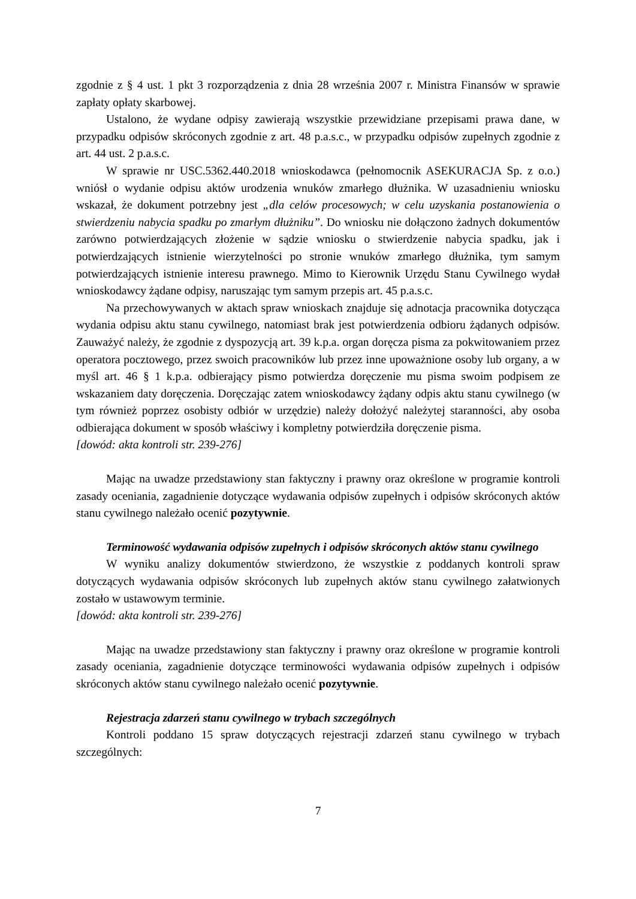zgodnie z § 4 ust. 1 pkt 3 rozporządzenia z dnia 28 września 2007 r. Ministra Finansów w sprawie zapłaty opłaty skarbowej.
Ustalono, że wydane odpisy zawierają wszystkie przewidziane przepisami prawa dane, w przypadku odpisów skróconych zgodnie z art. 48 p.a.s.c., w przypadku odpisów zupełnych zgodnie z art. 44 ust. 2 p.a.s.c.
W sprawie nr USC.5362.440.2018 wnioskodawca (pełnomocnik ASEKURACJA Sp. z o.o.) wniósł o wydanie odpisu aktów urodzenia wnuków zmarłego dłużnika. W uzasadnieniu wniosku wskazał, że dokument potrzebny jest „dla celów procesowych; w celu uzyskania postanowienia o stwierdzeniu nabycia spadku po zmarłym dłużniku”. Do wniosku nie dołączono żadnych dokumentów zarówno potwierdzających złożenie w sądzie wniosku o stwierdzenie nabycia spadku, jak i potwierdzających istnienie wierzytelności po stronie wnuków zmarłego dłużnika, tym samym potwierdzających istnienie interesu prawnego. Mimo to Kierownik Urzędu Stanu Cywilnego wydał wnioskodawcy żądane odpisy, naruszając tym samym przepis art. 45 p.a.s.c.
Na przechowywanych w aktach spraw wnioskach znajduje się adnotacja pracownika dotycząca wydania odpisu aktu stanu cywilnego, natomiast brak jest potwierdzenia odbioru żądanych odpisów. Zauważyć należy, że zgodnie z dyspozycją art. 39 k.p.a. organ doręcza pisma za pokwitowaniem przez operatora pocztowego, przez swoich pracowników lub przez inne upoważnione osoby lub organy, a w myśl art. 46 § 1 k.p.a. odbierający pismo potwierdza doręczenie mu pisma swoim podpisem ze wskazaniem daty doręczenia. Doręczając zatem wnioskodawcy żądany odpis aktu stanu cywilnego (w tym również poprzez osobisty odbiór w urzędzie) należy dołożyć należytej staranności, aby osoba odbierająca dokument w sposób właściwy i kompletny potwierdziła doręczenie pisma.
[dowód: akta kontroli str. 239-276]
Mając na uwadze przedstawiony stan faktyczny i prawny oraz określone w programie kontroli zasady oceniania, zagadnienie dotyczące wydawania odpisów zupełnych i odpisów skróconych aktów stanu cywilnego należało ocenić pozytywnie.
Terminowość wydawania odpisów zupełnych i odpisów skróconych aktów stanu cywilnego
W wyniku analizy dokumentów stwierdzono, że wszystkie z poddanych kontroli spraw dotyczących wydawania odpisów skróconych lub zupełnych aktów stanu cywilnego załatwionych zostało w ustawowym terminie.
[dowód: akta kontroli str. 239-276]
Mając na uwadze przedstawiony stan faktyczny i prawny oraz określone w programie kontroli zasady oceniania, zagadnienie dotyczące terminowości wydawania odpisów zupełnych i odpisów skróconych aktów stanu cywilnego należało ocenić pozytywnie.
Rejestracja zdarzeń stanu cywilnego w trybach szczególnych
Kontroli poddano 15 spraw dotyczących rejestracji zdarzeń stanu cywilnego w trybach szczególnych:
7